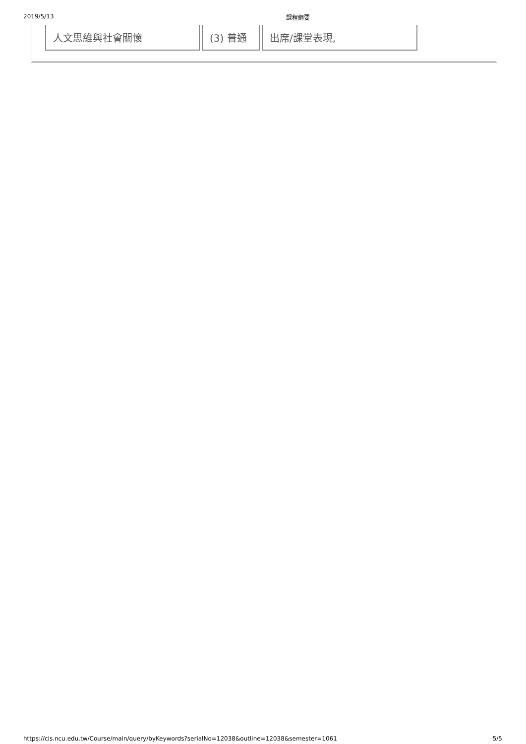2019/5/13 課程綱要
| 人文思維與社會關懷 | (3) 普通 | 出席/課堂表現, |
https://cis.ncu.edu.tw/Course/main/query/byKeywords?serialNo=12038&outline=12038&semester=1061 5/5